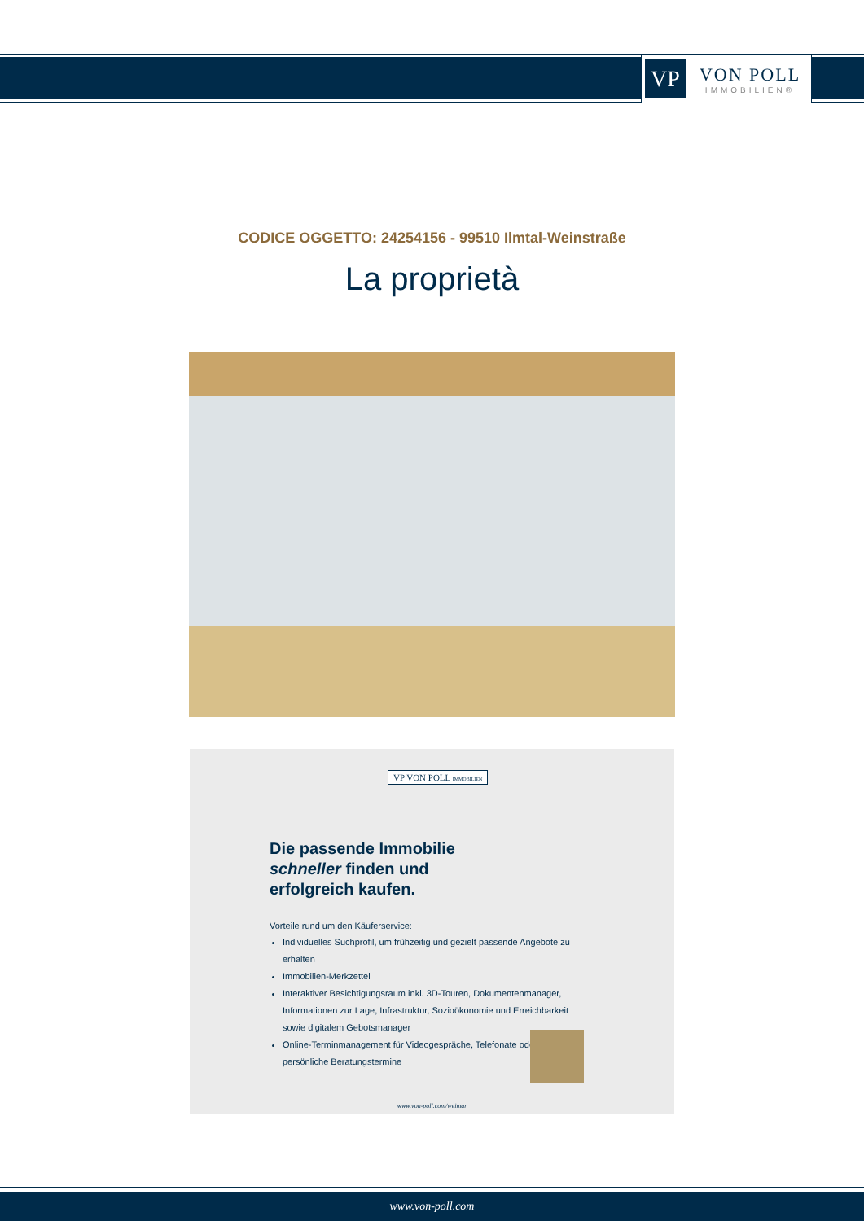VP
VON POLL
IMMOBILIEN®
CODICE OGGETTO: 24254156 - 99510 Ilmtal-Weinstraße
La proprietà
VP VON POLL IMMOBILIEN
Die passende Immobilie
schneller finden und
erfolgreich kaufen.
Vorteile rund um den Käuferservice:
Individuelles Suchprofil, um frühzeitig und gezielt passende Angebote zu erhalten
Immobilien-Merkzettel
Interaktiver Besichtigungsraum inkl. 3D-Touren, Dokumentenmanager, Informationen zur Lage, Infrastruktur, Sozioökonomie und Erreichbarkeit sowie digitalem Gebotsmanager
Online-Terminmanagement für Videogespräche, Telefonate oder persönliche Beratungstermine
www.von-poll.com/weimar
www.von-poll.com